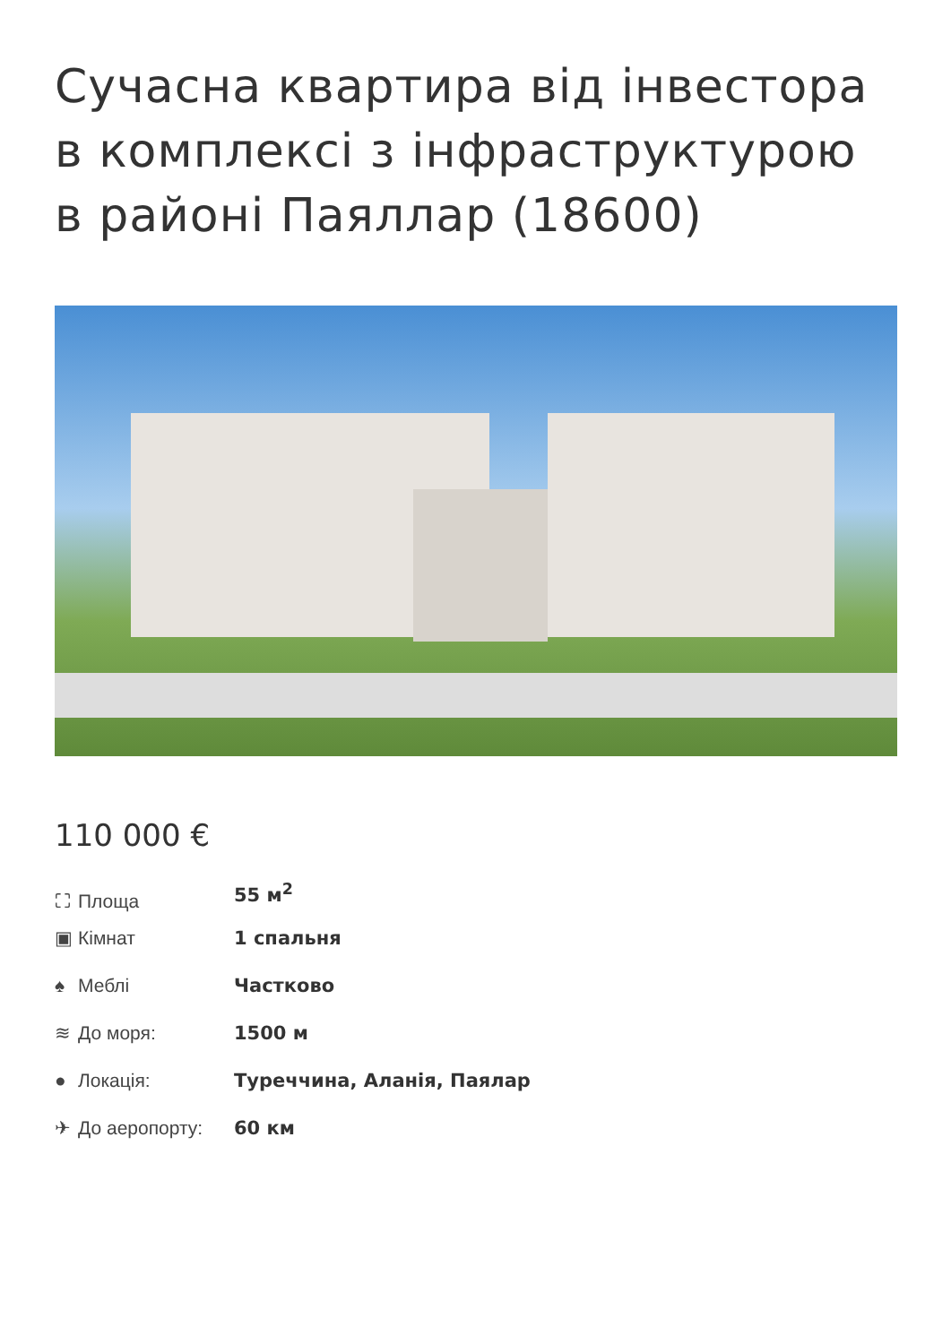Сучасна квартира від інвестора в комплексі з інфраструктурою в районі Паяллар (18600)
110 000 €
| ⛶ Площа | 55 м<sup>2</sup> |
| ▣ Кімнат | 1 спальня |
| ♠ Меблі | Частково |
| ≋ До моря: | 1500 м |
| ● Локація: | Туреччина, Аланія, Паялар |
| ✈ До аеропорту: | 60 км |